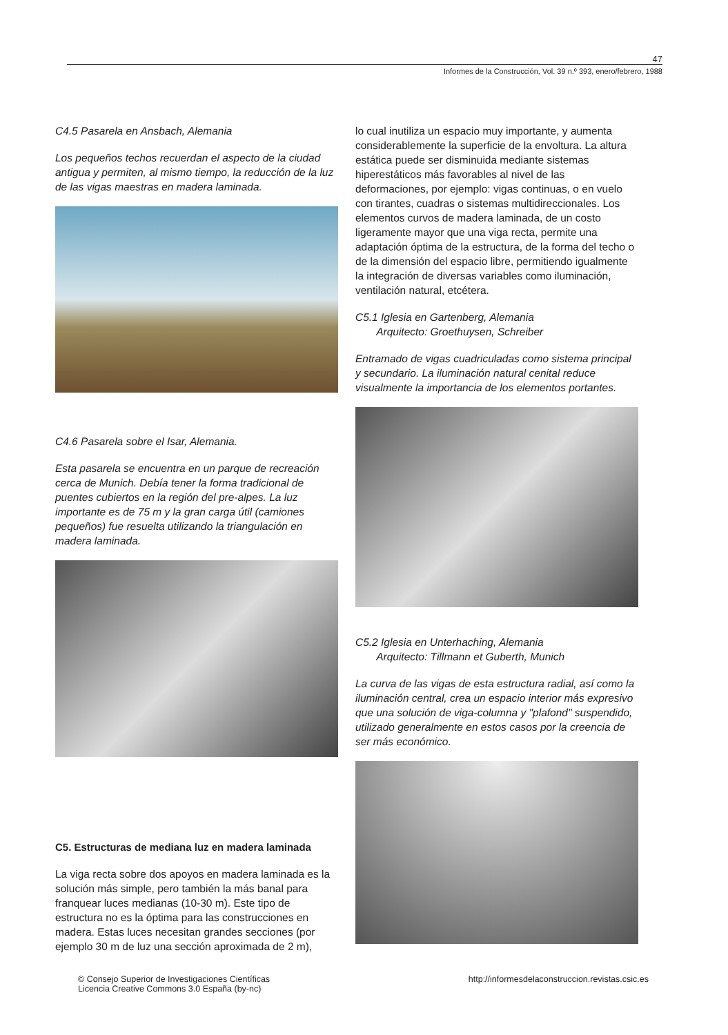47
Informes de la Construcción, Vol. 39 n.º 393, enero/febrero, 1988
C4.5 Pasarela en Ansbach, Alemania
Los pequeños techos recuerdan el aspecto de la ciudad antigua y permiten, al mismo tiempo, la reducción de la luz de las vigas maestras en madera laminada.
C4.6 Pasarela sobre el Isar, Alemania.
Esta pasarela se encuentra en un parque de recreación cerca de Munich. Debía tener la forma tradicional de puentes cubiertos en la región del pre-alpes. La luz importante es de 75 m y la gran carga útil (camiones pequeños) fue resuelta utilizando la triangulación en madera laminada.
C5. Estructuras de mediana luz en madera laminada
La viga recta sobre dos apoyos en madera laminada es la solución más simple, pero también la más banal para franquear luces medianas (10-30 m). Este tipo de estructura no es la óptima para las construcciones en madera. Estas luces necesitan grandes secciones (por ejemplo 30 m de luz una sección aproximada de 2 m),
lo cual inutiliza un espacio muy importante, y aumenta considerablemente la superficie de la envoltura. La altura estática puede ser disminuida mediante sistemas hiperestáticos más favorables al nivel de las deformaciones, por ejemplo: vigas continuas, o en vuelo con tirantes, cuadras o sistemas multidireccionales. Los elementos curvos de madera laminada, de un costo ligeramente mayor que una viga recta, permite una adaptación óptima de la estructura, de la forma del techo o de la dimensión del espacio libre, permitiendo igualmente la integración de diversas variables como iluminación, ventilación natural, etcétera.
C5.1 Iglesia en Gartenberg, Alemania
Arquitecto: Groethuysen, Schreiber
Entramado de vigas cuadriculadas como sistema principal y secundario. La iluminación natural cenital reduce visualmente la importancia de los elementos portantes.
C5.2 Iglesia en Unterhaching, Alemania
Arquitecto: Tillmann et Guberth, Munich
La curva de las vigas de esta estructura radial, así como la iluminación central, crea un espacio interior más expresivo que una solución de viga-columna y "plafond" suspendido, utilizado generalmente en estos casos por la creencia de ser más económico.
© Consejo Superior de Investigaciones Científicas
Licencia Creative Commons 3.0 España (by-nc)
http://informesdelaconstruccion.revistas.csic.es